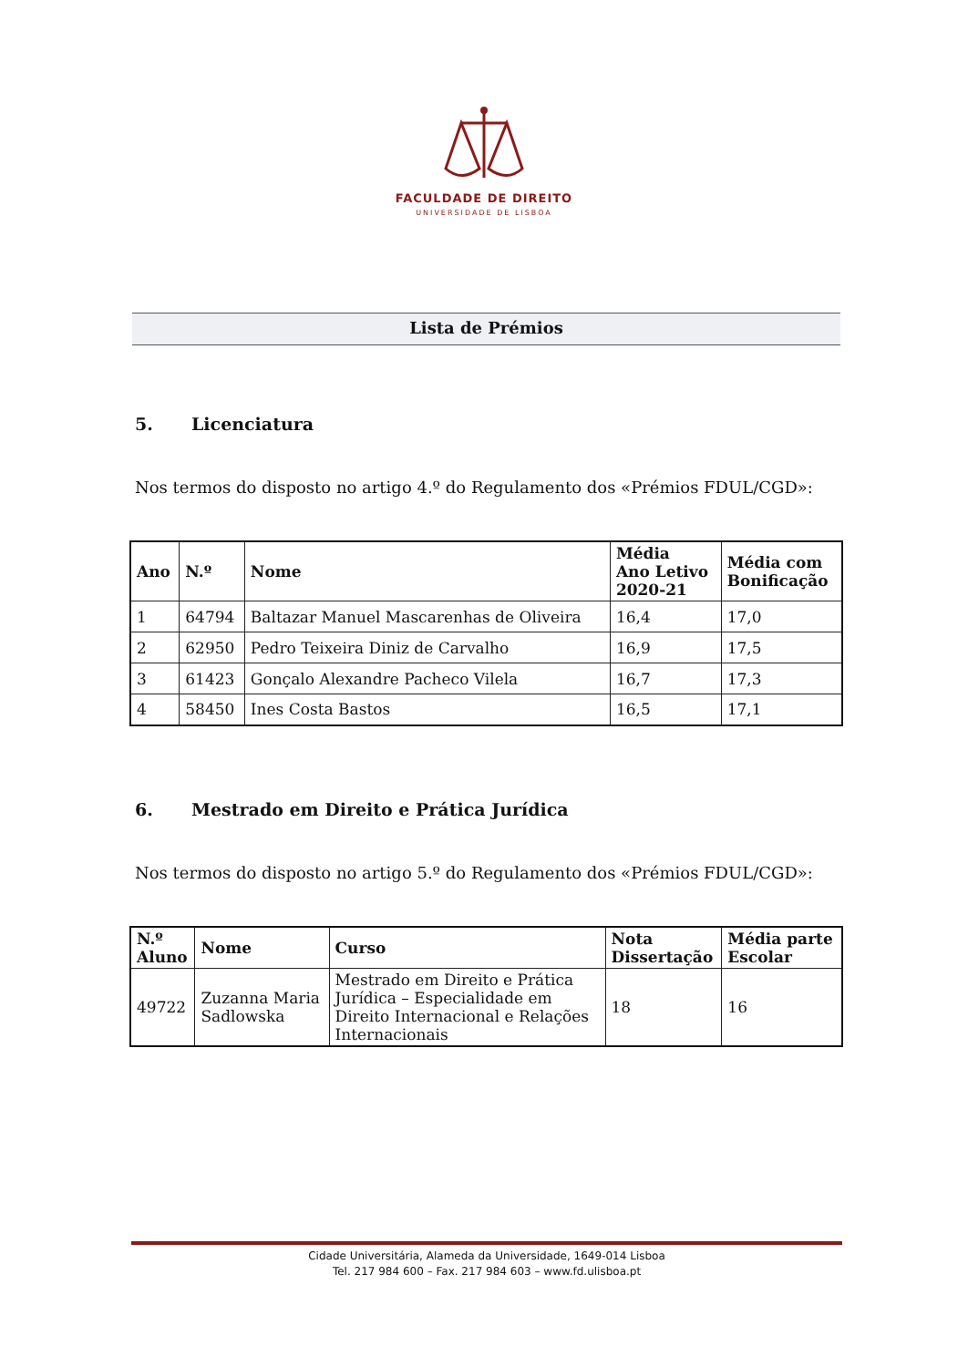FACULDADE DE DIREITO
UNIVERSIDADE DE LISBOA
Lista de Prémios
5. Licenciatura
Nos termos do disposto no artigo 4.º do Regulamento dos «Prémios FDUL/CGD»:
| Ano | N.º | Nome | Média Ano Letivo 2020-21 | Média com Bonificação |
| --- | --- | --- | --- | --- |
| 1 | 64794 | Baltazar Manuel Mascarenhas de Oliveira | 16,4 | 17,0 |
| 2 | 62950 | Pedro Teixeira Diniz de Carvalho | 16,9 | 17,5 |
| 3 | 61423 | Gonçalo Alexandre Pacheco Vilela | 16,7 | 17,3 |
| 4 | 58450 | Ines Costa Bastos | 16,5 | 17,1 |
6. Mestrado em Direito e Prática Jurídica
Nos termos do disposto no artigo 5.º do Regulamento dos «Prémios FDUL/CGD»:
| N.º Aluno | Nome | Curso | Nota Dissertação | Média parte Escolar |
| --- | --- | --- | --- | --- |
| 49722 | Zuzanna Maria Sadlowska | Mestrado em Direito e Prática Jurídica – Especialidade em Direito Internacional e Relações Internacionais | 18 | 16 |
Cidade Universitária, Alameda da Universidade, 1649-014 Lisboa
Tel. 217 984 600 – Fax. 217 984 603 – www.fd.ulisboa.pt